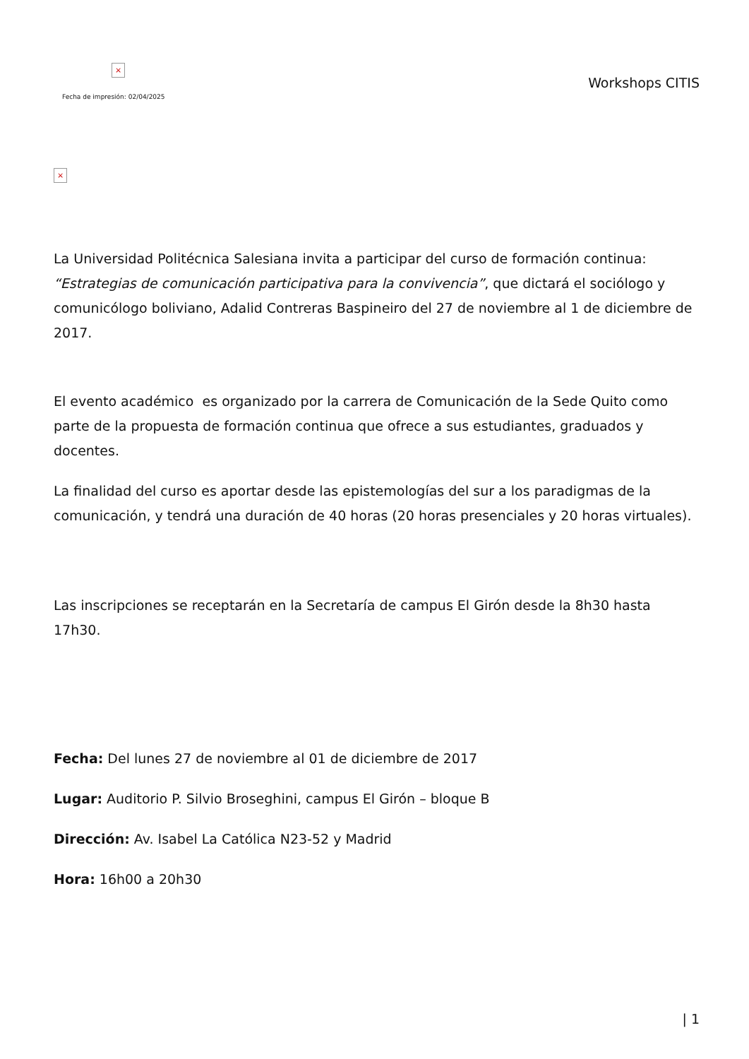×
Fecha de impresión: 02/04/2025
Workshops CITIS
×
La Universidad Politécnica Salesiana invita a participar del curso de formación continua: “Estrategias de comunicación participativa para la convivencia”, que dictará el sociólogo y comunicólogo boliviano, Adalid Contreras Baspineiro del 27 de noviembre al 1 de diciembre de 2017.
El evento académico es organizado por la carrera de Comunicación de la Sede Quito como parte de la propuesta de formación continua que ofrece a sus estudiantes, graduados y docentes.
La finalidad del curso es aportar desde las epistemologías del sur a los paradigmas de la comunicación, y tendrá una duración de 40 horas (20 horas presenciales y 20 horas virtuales).
Las inscripciones se receptarán en la Secretaría de campus El Girón desde la 8h30 hasta 17h30.
Fecha: Del lunes 27 de noviembre al 01 de diciembre de 2017
Lugar: Auditorio P. Silvio Broseghini, campus El Girón – bloque B
Dirección: Av. Isabel La Católica N23-52 y Madrid
Hora: 16h00 a 20h30
| 1